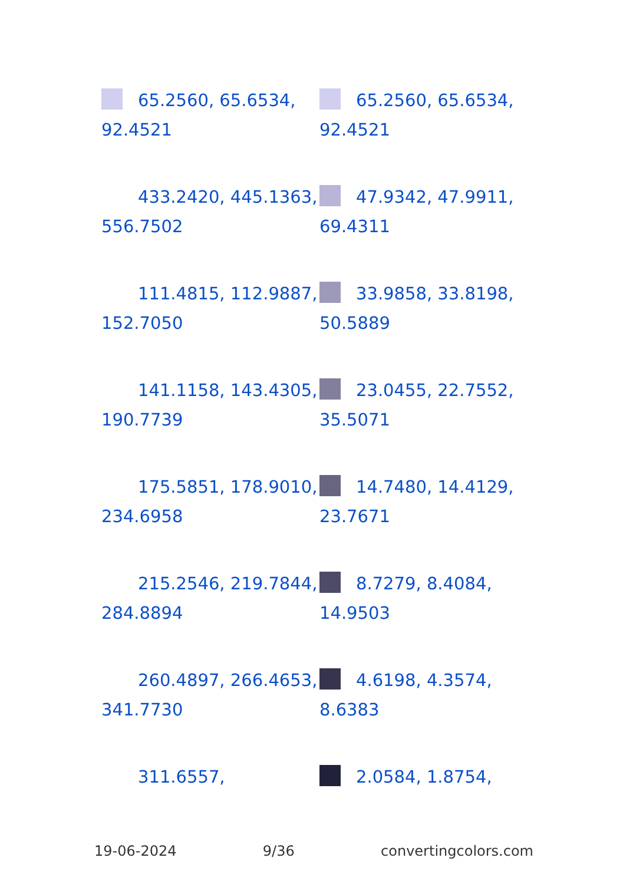65.2560, 65.6534, 92.4521
65.2560, 65.6534, 92.4521
433.2420, 445.1363, 556.7502
47.9342, 47.9911, 69.4311
111.4815, 112.9887, 152.7050
33.9858, 33.8198, 50.5889
141.1158, 143.4305, 190.7739
23.0455, 22.7552, 35.5071
175.5851, 178.9010, 234.6958
14.7480, 14.4129, 23.7671
215.2546, 219.7844, 284.8894
8.7279, 8.4084, 14.9503
260.4897, 266.4653, 341.7730
4.6198, 4.3574, 8.6383
311.6557, 2.0584, 1.8754,
19-06-2024 9/36 convertingcolors.com